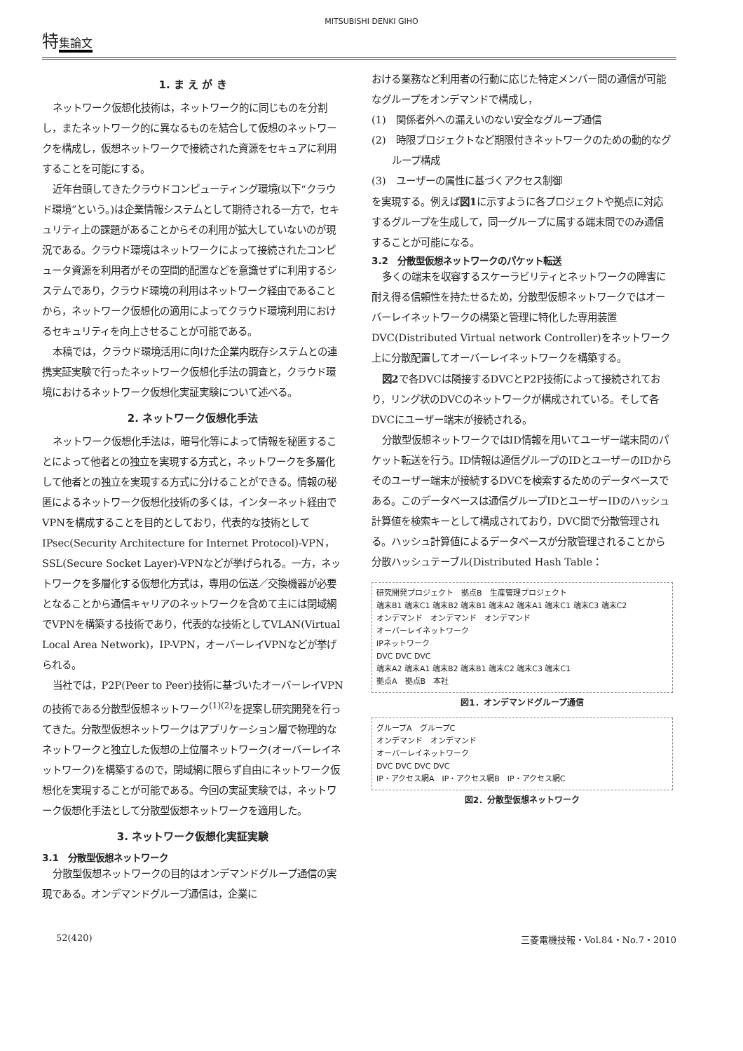MITSUBISHI DENKI GIHO
特集論文
1. ま え が き
ネットワーク仮想化技術は，ネットワーク的に同じものを分割し，またネットワーク的に異なるものを結合して仮想のネットワークを構成し，仮想ネットワークで接続された資源をセキュアに利用することを可能にする。
近年台頭してきたクラウドコンピューティング環境(以下“クラウド環境”という。)は企業情報システムとして期待される一方で，セキュリティ上の課題があることからその利用が拡大していないのが現況である。クラウド環境はネットワークによって接続されたコンピュータ資源を利用者がその空間的配置などを意識せずに利用するシステムであり，クラウド環境の利用はネットワーク経由であることから，ネットワーク仮想化の適用によってクラウド環境利用におけるセキュリティを向上させることが可能である。
本稿では，クラウド環境活用に向けた企業内既存システムとの連携実証実験で行ったネットワーク仮想化手法の調査と，クラウド環境におけるネットワーク仮想化実証実験について述べる。
2. ネットワーク仮想化手法
ネットワーク仮想化手法は，暗号化等によって情報を秘匿することによって他者との独立を実現する方式と，ネットワークを多層化して他者との独立を実現する方式に分けることができる。情報の秘匿によるネットワーク仮想化技術の多くは，インターネット経由でVPNを構成することを目的としており，代表的な技術としてIPsec(Security Architecture for Internet Protocol)-VPN，SSL(Secure Socket Layer)-VPNなどが挙げられる。一方，ネットワークを多層化する仮想化方式は，専用の伝送／交換機器が必要となることから通信キャリアのネットワークを含めて主には閉域網でVPNを構築する技術であり，代表的な技術としてVLAN(Virtual Local Area Network)，IP-VPN，オーバーレイVPNなどが挙げられる。
当社では，P2P(Peer to Peer)技術に基づいたオーバーレイVPNの技術である分散型仮想ネットワーク<sup>(1)(2)</sup>を提案し研究開発を行ってきた。分散型仮想ネットワークはアプリケーション層で物理的なネットワークと独立した仮想の上位層ネットワーク(オーバーレイネットワーク)を構築するので，閉域網に限らず自由にネットワーク仮想化を実現することが可能である。今回の実証実験では，ネットワーク仮想化手法として分散型仮想ネットワークを適用した。
3. ネットワーク仮想化実証実験
3.1　分散型仮想ネットワーク
分散型仮想ネットワークの目的はオンデマンドグループ通信の実現である。オンデマンドグループ通信は，企業に
おける業務など利用者の行動に応じた特定メンバー間の通信が可能なグループをオンデマンドで構成し，
(1)　関係者外への漏えいのない安全なグループ通信
(2)　時限プロジェクトなど期限付きネットワークのための動的なグループ構成
(3)　ユーザーの属性に基づくアクセス制御
を実現する。例えば図1に示すように各プロジェクトや拠点に対応するグループを生成して，同一グループに属する端末間でのみ通信することが可能になる。
3.2　分散型仮想ネットワークのパケット転送
多くの端末を収容するスケーラビリティとネットワークの障害に耐え得る信頼性を持たせるため，分散型仮想ネットワークではオーバーレイネットワークの構築と管理に特化した専用装置DVC(Distributed Virtual network Controller)をネットワーク上に分散配置してオーバーレイネットワークを構築する。
図2で各DVCは隣接するDVCとP2P技術によって接続されており，リング状のDVCのネットワークが構成されている。そして各DVCにユーザー端末が接続される。
分散型仮想ネットワークではID情報を用いてユーザー端末間のパケット転送を行う。ID情報は通信グループのIDとユーザーのIDからそのユーザー端末が接続するDVCを検索するためのデータベースである。このデータベースは通信グループIDとユーザーIDのハッシュ計算値を検索キーとして構成されており，DVC間で分散管理される。ハッシュ計算値によるデータベースが分散管理されることから分散ハッシュテーブル(Distributed Hash Table：
研究開発プロジェクト　拠点B　生産管理プロジェクト
端末B1 端末C1 端末B2 端末B1 端末A2 端末A1 端末C1 端末C3 端末C2
オンデマンド　オンデマンド　オンデマンド
オーバーレイネットワーク
IPネットワーク
DVC DVC DVC
端末A2 端末A1 端末B2 端末B1 端末C2 端末C3 端末C1
拠点A　拠点B　本社
図1．オンデマンドグループ通信
グループA　グループC
オンデマンド　オンデマンド
オーバーレイネットワーク
DVC DVC DVC DVC
IP・アクセス網A　IP・アクセス網B　IP・アクセス網C
図2．分散型仮想ネットワーク
52(420) 三菱電機技報・Vol.84・No.7・2010